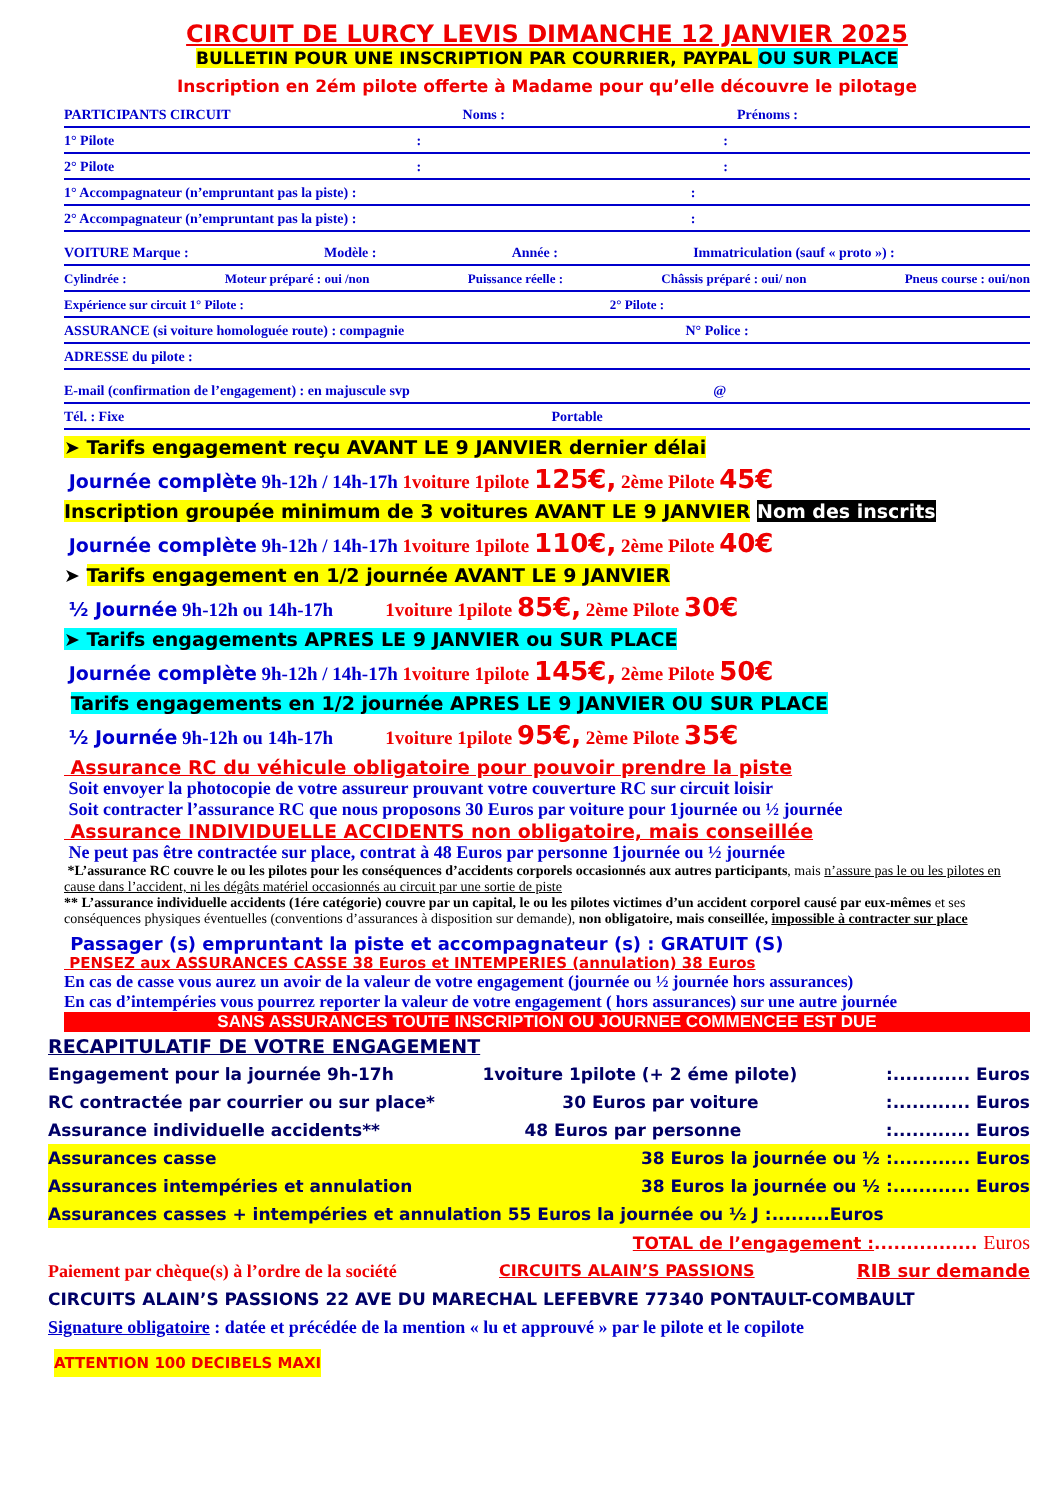CIRCUIT DE LURCY LEVIS DIMANCHE 12 JANVIER 2025
BULLETIN POUR UNE INSCRIPTION PAR COURRIER, PAYPAL OU SUR PLACE
Inscription en 2ém pilote offerte à Madame pour qu’elle découvre le pilotage
PARTICIPANTS CIRCUIT Noms : Prénoms :
1° Pilote::
2° Pilote::
1° Accompagnateur (n’empruntant pas la piste) ::
2° Accompagnateur (n’empruntant pas la piste) ::
VOITURE Marque : Modèle : Année : Immatriculation (sauf « proto ») :
Cylindrée : Moteur préparé : oui /non Puissance réelle : Châssis préparé : oui/ non Pneus course : oui/non
Expérience sur circuit 1° Pilote : 2° Pilote :
ASSURANCE (si voiture homologuée route) : compagnie N° Police :
ADRESSE du pilote :
E-mail (confirmation de l’engagement) : en majuscule svp @
Tél. : Fixe Portable
➤ Tarifs engagement reçu AVANT LE 9 JANVIER dernier délai
Journée complète 9h-12h / 14h-17h 1voiture 1pilote 125€, 2ème Pilote 45€
Inscription groupée minimum de 3 voitures AVANT LE 9 JANVIER Nom des inscrits
Journée complète 9h-12h / 14h-17h 1voiture 1pilote 110€, 2ème Pilote 40€
➤ Tarifs engagement en 1/2 journée AVANT LE 9 JANVIER
½ Journée 9h-12h ou 14h-17h 1voiture 1pilote 85€, 2ème Pilote 30€
➤ Tarifs engagements APRES LE 9 JANVIER ou SUR PLACE
Journée complète 9h-12h / 14h-17h 1voiture 1pilote 145€, 2ème Pilote 50€
Tarifs engagements en 1/2 journée APRES LE 9 JANVIER OU SUR PLACE
½ Journée 9h-12h ou 14h-17h 1voiture 1pilote 95€, 2ème Pilote 35€
Assurance RC du véhicule obligatoire pour pouvoir prendre la piste
Soit envoyer la photocopie de votre assureur prouvant votre couverture RC sur circuit loisir
Soit contracter l’assurance RC que nous proposons 30 Euros par voiture pour 1journée ou ½ journée
Assurance INDIVIDUELLE ACCIDENTS non obligatoire, mais conseillée
Ne peut pas être contractée sur place, contrat à 48 Euros par personne 1journée ou ½ journée
*L’assurance RC couvre le ou les pilotes pour les conséquences d’accidents corporels occasionnés aux autres participants, mais n’assure pas le ou les pilotes en cause dans l’accident, ni les dégâts matériel occasionnés au circuit par une sortie de piste
** L’assurance individuelle accidents (1ére catégorie) couvre par un capital, le ou les pilotes victimes d’un accident corporel causé par eux-mêmes et ses conséquences physiques éventuelles (conventions d’assurances à disposition sur demande), non obligatoire, mais conseillée, impossible à contracter sur place
Passager (s) empruntant la piste et accompagnateur (s) : GRATUIT (S)
PENSEZ aux ASSURANCES CASSE 38 Euros et INTEMPERIES (annulation) 38 Euros
En cas de casse vous aurez un avoir de la valeur de votre engagement (journée ou ½ journée hors assurances)
En cas d’intempéries vous pourrez reporter la valeur de votre engagement ( hors assurances) sur une autre journée
SANS ASSURANCES TOUTE INSCRIPTION OU JOURNEE COMMENCEE EST DUE
RECAPITULATIF DE VOTRE ENGAGEMENT
Engagement pour la journée 9h-17h 1voiture 1pilote (+ 2 éme pilote):............ Euros
RC contractée par courrier ou sur place* 30 Euros par voiture:............ Euros
Assurance individuelle accidents** 48 Euros par personne:............ Euros
Assurances casse 38 Euros la journée ou ½ :............ Euros
Assurances intempéries et annulation 38 Euros la journée ou ½ :............ Euros
Assurances casses + intempéries et annulation 55 Euros la journée ou ½ J :.........Euros
TOTAL de l’engagement :................ Euros
Paiement par chèque(s) à l’ordre de la société CIRCUITS ALAIN’S PASSIONS RIB sur demande
CIRCUITS ALAIN’S PASSIONS 22 AVE DU MARECHAL LEFEBVRE 77340 PONTAULT-COMBAULT
Signature obligatoire : datée et précédée de la mention « lu et approuvé » par le pilote et le copilote
ATTENTION 100 DECIBELS MAXI